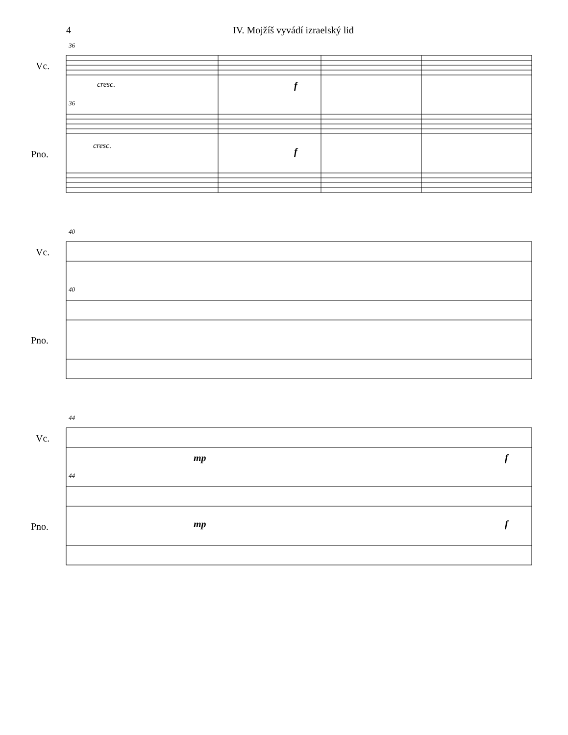4 IV. Mojžíš vyvádí izraelský lid
Vc.
Pno.
36
36
cresc. f
cresc.
f
Vc.
Pno.
40
40
Vc.
Pno.
44
44
mp f
mp f